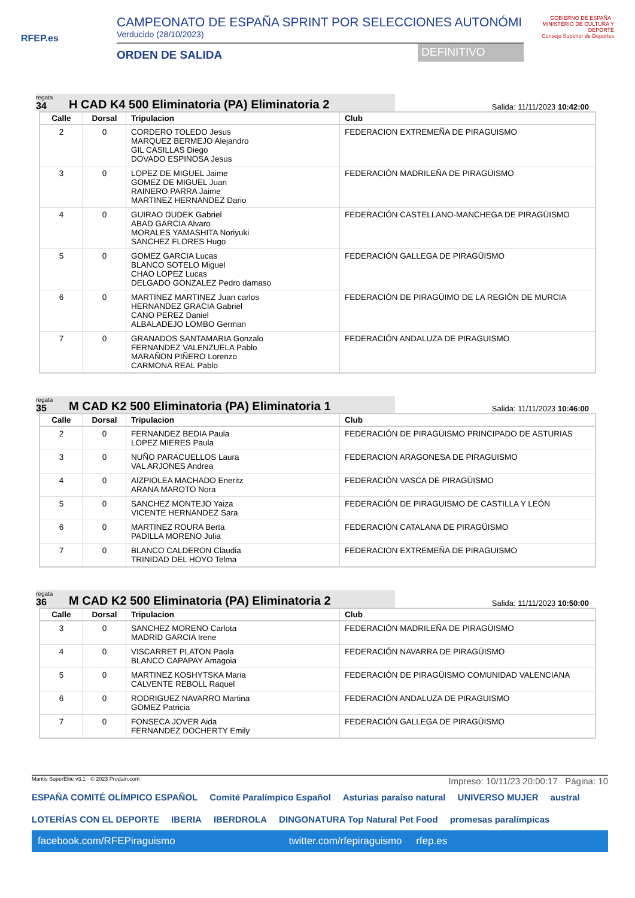RFEP.es
CAMPEONATO DE ESPAÑA SPRINT POR SELECCIONES AUTONÓMI
Verducido (28/10/2023)
ORDEN DE SALIDA DEFINITIVO
GOBIERNO DE ESPAÑA · MINISTERIO DE CULTURA Y DEPORTE
Consejo Superior de Deportes
regata
34
H CAD K4 500 Eliminatoria (PA) Eliminatoria 2
Salida: 11/11/2023 10:42:00
| Calle | Dorsal | Tripulacion | Club |
| --- | --- | --- | --- |
| 2 | 0 | CORDERO TOLEDO Jesus MARQUEZ BERMEJO Alejandro GIL CASILLAS Diego DOVADO ESPINOSA Jesus | FEDERACION EXTREMEÑA DE PIRAGUISMO |
| 3 | 0 | LOPEZ DE MIGUEL Jaime GOMEZ DE MIGUEL Juan RAINERO PARRA Jaime MARTINEZ HERNANDEZ Dario | FEDERACIÓN MADRILEÑA DE PIRAGÜISMO |
| 4 | 0 | GUIRAO DUDEK Gabriel ABAD GARCIA Alvaro MORALES YAMASHITA Noriyuki SANCHEZ FLORES Hugo | FEDERACIÓN CASTELLANO-MANCHEGA DE PIRAGÜISMO |
| 5 | 0 | GOMEZ GARCIA Lucas BLANCO SOTELO Miguel CHAO LOPEZ Lucas DELGADO GONZALEZ Pedro damaso | FEDERACIÓN GALLEGA DE PIRAGÜISMO |
| 6 | 0 | MARTINEZ MARTINEZ Juan carlos HERNANDEZ GRACIA Gabriel CANO PEREZ Daniel ALBALADEJO LOMBO German | FEDERACIÓN DE PIRAGÜIMO DE LA REGIÓN DE MURCIA |
| 7 | 0 | GRANADOS SANTAMARIA Gonzalo FERNANDEZ VALENZUELA Pablo MARAÑON PIÑERO Lorenzo CARMONA REAL Pablo | FEDERACIÓN ANDALUZA DE PIRAGUISMO |
regata
35
M CAD K2 500 Eliminatoria (PA) Eliminatoria 1
Salida: 11/11/2023 10:46:00
| Calle | Dorsal | Tripulacion | Club |
| --- | --- | --- | --- |
| 2 | 0 | FERNANDEZ BEDIA Paula LOPEZ MIERES Paula | FEDERACIÓN DE PIRAGÜISMO PRINCIPADO DE ASTURIAS |
| 3 | 0 | NUÑO PARACUELLOS Laura VAL ARJONES Andrea | FEDERACION ARAGONESA DE PIRAGUISMO |
| 4 | 0 | AIZPIOLEA MACHADO Eneritz ARANA MAROTO Nora | FEDERACIÓN VASCA DE PIRAGÜISMO |
| 5 | 0 | SANCHEZ MONTEJO Yaiza VICENTE HERNANDEZ Sara | FEDERACIÓN DE PIRAGUISMO DE CASTILLA Y LEÓN |
| 6 | 0 | MARTINEZ ROURA Berta PADILLA MORENO Julia | FEDERACIÓN CATALANA DE PIRAGÜISMO |
| 7 | 0 | BLANCO CALDERON Claudia TRINIDAD DEL HOYO Telma | FEDERACION EXTREMEÑA DE PIRAGUISMO |
regata
36
M CAD K2 500 Eliminatoria (PA) Eliminatoria 2
Salida: 11/11/2023 10:50:00
| Calle | Dorsal | Tripulacion | Club |
| --- | --- | --- | --- |
| 3 | 0 | SANCHEZ MORENO Carlota MADRID GARCIA Irene | FEDERACIÓN MADRILEÑA DE PIRAGÜISMO |
| 4 | 0 | VISCARRET PLATON Paola BLANCO CAPAPAY Amagoia | FEDERACIÓN NAVARRA DE PIRAGÜISMO |
| 5 | 0 | MARTINEZ KOSHYTSKA Maria CALVENTE REBOLL Raquel | FEDERACIÓN DE PIRAGÜISMO COMUNIDAD VALENCIANA |
| 6 | 0 | RODRIGUEZ NAVARRO Martina GOMEZ Patricia | FEDERACIÓN ANDALUZA DE PIRAGUISMO |
| 7 | 0 | FONSECA JOVER Aida FERNANDEZ DOCHERTY Emily | FEDERACIÓN GALLEGA DE PIRAGÜISMO |
Mantis SuperElite v3.1 - © 2023 Prodain.com Impreso: 10/11/23 20:00:17 Página: 10
ESPAÑA COMITÉ OLÍMPICO ESPAÑOL Comité Paralímpico Español Asturias paraíso natural UNIVERSO MUJER austral LOTERÍAS CON EL DEPORTE IBERIA IBERDROLA DINGONATURA Top Natural Pet Food promesas paralímpicas
facebook.com/RFEPiraguismo twitter.com/rfepiraguismo rfep.es